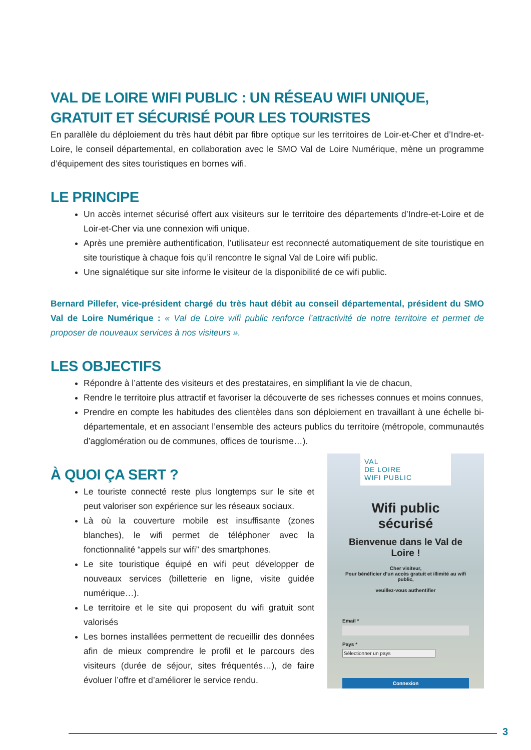VAL DE LOIRE WIFI PUBLIC : UN RÉSEAU WIFI UNIQUE, GRATUIT ET SÉCURISÉ POUR LES TOURISTES
En parallèle du déploiement du très haut débit par fibre optique sur les territoires de Loir-et-Cher et d’Indre-et-Loire, le conseil départemental, en collaboration avec le SMO Val de Loire Numérique, mène un programme d’équipement des sites touristiques en bornes wifi.
LE PRINCIPE
Un accès internet sécurisé offert aux visiteurs sur le territoire des départements d’Indre-et-Loire et de Loir-et-Cher via une connexion wifi unique.
Après une première authentification, l’utilisateur est reconnecté automatiquement de site touristique en site touristique à chaque fois qu’il rencontre le signal Val de Loire wifi public.
Une signalétique sur site informe le visiteur de la disponibilité de ce wifi public.
Bernard Pillefer, vice-président chargé du très haut débit au conseil départemental, président du SMO Val de Loire Numérique : « Val de Loire wifi public renforce l’attractivité de notre territoire et permet de proposer de nouveaux services à nos visiteurs ».
LES OBJECTIFS
Répondre à l’attente des visiteurs et des prestataires, en simplifiant la vie de chacun,
Rendre le territoire plus attractif et favoriser la découverte de ses richesses connues et moins connues,
Prendre en compte les habitudes des clientèles dans son déploiement en travaillant à une échelle bi-départementale, et en associant l’ensemble des acteurs publics du territoire (métropole, communautés d’agglomération ou de communes, offices de tourisme…).
À QUOI ÇA SERT ?
Le touriste connecté reste plus longtemps sur le site et peut valoriser son expérience sur les réseaux sociaux.
Là où la couverture mobile est insuffisante (zones blanches), le wifi permet de téléphoner avec la fonctionnalité “appels sur wifi” des smartphones.
Le site touristique équipé en wifi peut développer de nouveaux services (billetterie en ligne, visite guidée numérique…).
Le territoire et le site qui proposent du wifi gratuit sont valorisés
Les bornes installées permettent de recueillir des données afin de mieux comprendre le profil et le parcours des visiteurs (durée de séjour, sites fréquentés…), de faire évoluer l’offre et d’améliorer le service rendu.
VAL
DE LOIRE
WIFI PUBLIC
Wifi public
sécurisé
Bienvenue dans le Val de
Loire !
Cher visiteur,
Pour bénéficier d’un accès gratuit et illimité au wifi
public,
veuillez-vous authentifier
Email *
Pays *
Sélectionner un pays
Connexion
3